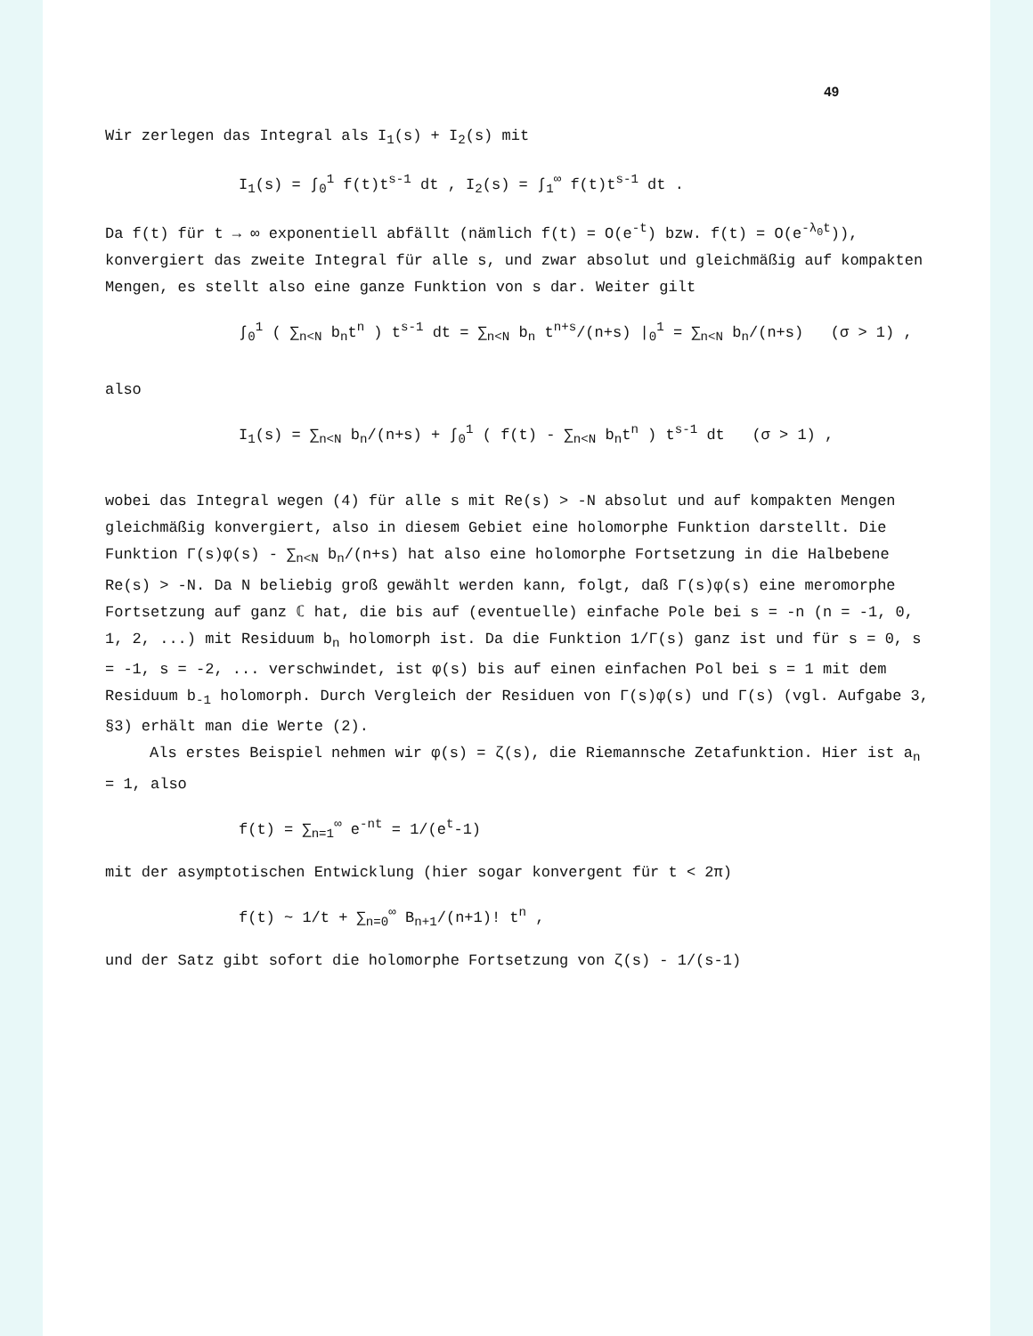49
Wir zerlegen das Integral als I<sub>1</sub>(s) + I<sub>2</sub>(s) mit
I<sub>1</sub>(s) = ∫<sub>0</sub><sup>1</sup> f(t)t<sup>s-1</sup> dt , I<sub>2</sub>(s) = ∫<sub>1</sub><sup>∞</sup> f(t)t<sup>s-1</sup> dt .
Da f(t) für t → ∞ exponentiell abfällt (nämlich f(t) = O(e<sup>-t</sup>) bzw. f(t) = O(e<sup>-λ<sub>0</sub>t</sup>)), konvergiert das zweite Integral für alle s, und zwar absolut und gleichmäßig auf kompakten Mengen, es stellt also eine ganze Funktion von s dar. Weiter gilt
∫<sub>0</sub><sup>1</sup> ( ∑<sub>n<N</sub> b<sub>n</sub>t<sup>n</sup> ) t<sup>s-1</sup> dt = ∑<sub>n<N</sub> b<sub>n</sub> t<sup>n+s</sup>/(n+s) |<sub>0</sub><sup>1</sup> = ∑<sub>n<N</sub> b<sub>n</sub>/(n+s) (σ > 1) ,
also
I<sub>1</sub>(s) = ∑<sub>n<N</sub> b<sub>n</sub>/(n+s) + ∫<sub>0</sub><sup>1</sup> ( f(t) - ∑<sub>n<N</sub> b<sub>n</sub>t<sup>n</sup> ) t<sup>s-1</sup> dt (σ > 1) ,
wobei das Integral wegen (4) für alle s mit Re(s) > -N absolut und auf kompakten Mengen gleichmäßig konvergiert, also in diesem Gebiet eine holomorphe Funktion darstellt. Die Funktion Γ(s)φ(s) - ∑<sub>n<N</sub> b<sub>n</sub>/(n+s) hat also eine holomorphe Fortsetzung in die Halbebene Re(s) > -N. Da N beliebig groß gewählt werden kann, folgt, daß Γ(s)φ(s) eine meromorphe Fortsetzung auf ganz ℂ hat, die bis auf (eventuelle) einfache Pole bei s = -n (n = -1, 0, 1, 2, ...) mit Residuum b<sub>n</sub> holomorph ist. Da die Funktion 1/Γ(s) ganz ist und für s = 0, s = -1, s = -2, ... verschwindet, ist φ(s) bis auf einen einfachen Pol bei s = 1 mit dem Residuum b<sub>-1</sub> holomorph. Durch Vergleich der Residuen von Γ(s)φ(s) und Γ(s) (vgl. Aufgabe 3, §3) erhält man die Werte (2).
Als erstes Beispiel nehmen wir φ(s) = ζ(s), die Riemannsche Zetafunktion. Hier ist a<sub>n</sub> = 1, also
f(t) = ∑<sub>n=1</sub><sup>∞</sup> e<sup>-nt</sup> = 1/(e<sup>t</sup>-1)
mit der asymptotischen Entwicklung (hier sogar konvergent für t < 2π)
f(t) ~ 1/t + ∑<sub>n=0</sub><sup>∞</sup> B<sub>n+1</sub>/(n+1)! t<sup>n</sup> ,
und der Satz gibt sofort die holomorphe Fortsetzung von ζ(s) - 1/(s-1)